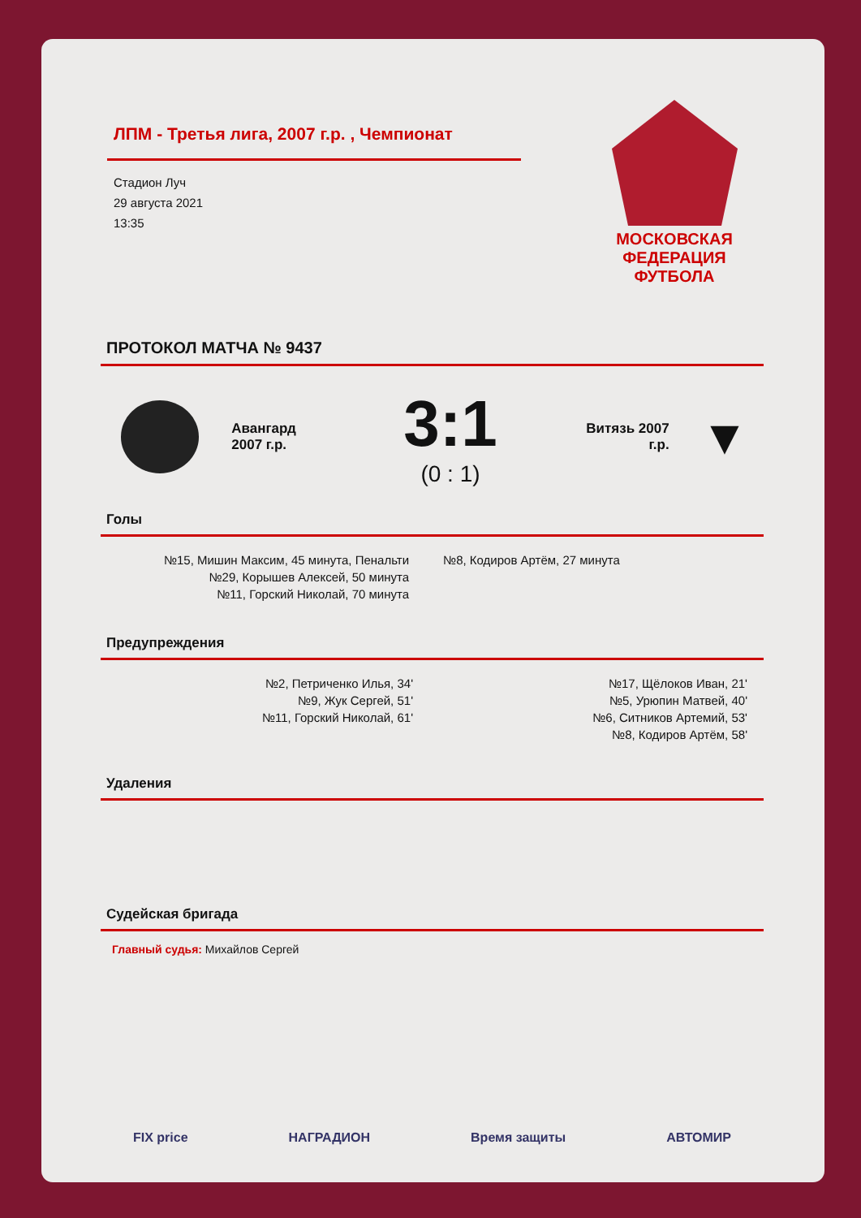ЛПМ - Третья лига, 2007 г.р. , Чемпионат
Стадион Луч
29 августа 2021
13:35
МОСКОВСКАЯ
ФЕДЕРАЦИЯ
ФУТБОЛА
ПРОТОКОЛ МАТЧА № 9437
Авангард
2007 г.р.
3:1
(0 : 1)
Витязь 2007
г.р.
▼
Голы
№15, Мишин Максим, 45 минута, Пенальти
№29, Корышев Алексей, 50 минута
№11, Горский Николай, 70 минута
№8, Кодиров Артём, 27 минута
Предупреждения
№2, Петриченко Илья, 34'
№9, Жук Сергей, 51'
№11, Горский Николай, 61'
№17, Щёлоков Иван, 21'
№5, Урюпин Матвей, 40'
№6, Ситников Артемий, 53'
№8, Кодиров Артём, 58'
Удаления
Судейская бригада
Главный судья: Михайлов Сергей
FIX price НАГРАДИОН Время защиты АВТОМИР